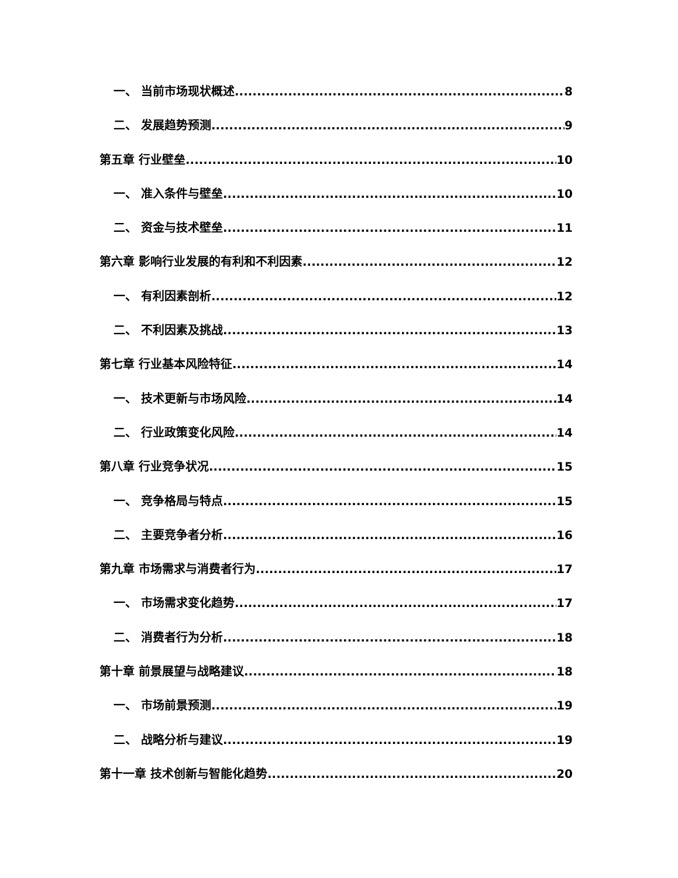一、 当前市场现状概述 8
二、 发展趋势预测 9
第五章 行业壁垒 10
一、 准入条件与壁垒 10
二、 资金与技术壁垒 11
第六章 影响行业发展的有利和不利因素 12
一、 有利因素剖析 12
二、 不利因素及挑战 13
第七章 行业基本风险特征 14
一、 技术更新与市场风险 14
二、 行业政策变化风险 14
第八章 行业竞争状况 15
一、 竞争格局与特点 15
二、 主要竞争者分析 16
第九章 市场需求与消费者行为 17
一、 市场需求变化趋势 17
二、 消费者行为分析 18
第十章 前景展望与战略建议 18
一、 市场前景预测 19
二、 战略分析与建议 19
第十一章 技术创新与智能化趋势 20